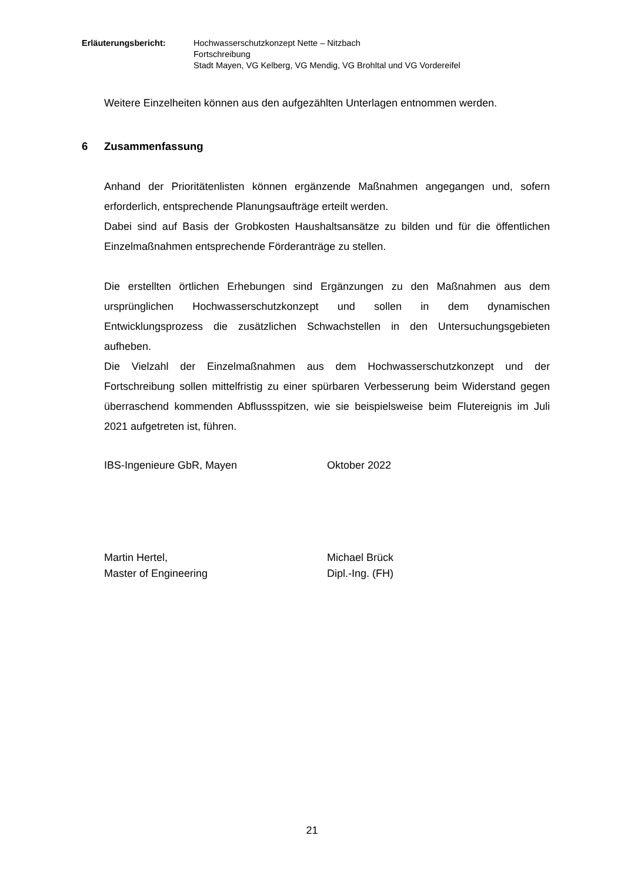Erläuterungsbericht: Hochwasserschutzkonzept Nette – Nitzbach
Fortschreibung
Stadt Mayen, VG Kelberg, VG Mendig, VG Brohltal und VG Vordereifel
Weitere Einzelheiten können aus den aufgezählten Unterlagen entnommen werden.
6 Zusammenfassung
Anhand der Prioritätenlisten können ergänzende Maßnahmen angegangen und, sofern erforderlich, entsprechende Planungsaufträge erteilt werden.
Dabei sind auf Basis der Grobkosten Haushaltsansätze zu bilden und für die öffentlichen Einzelmaßnahmen entsprechende Förderanträge zu stellen.
Die erstellten örtlichen Erhebungen sind Ergänzungen zu den Maßnahmen aus dem ursprünglichen Hochwasserschutzkonzept und sollen in dem dynamischen Entwicklungsprozess die zusätzlichen Schwachstellen in den Untersuchungsgebieten aufheben.
Die Vielzahl der Einzelmaßnahmen aus dem Hochwasserschutzkonzept und der Fortschreibung sollen mittelfristig zu einer spürbaren Verbesserung beim Widerstand gegen überraschend kommenden Abflussspitzen, wie sie beispielsweise beim Flutereignis im Juli 2021 aufgetreten ist, führen.
IBS-Ingenieure GbR, Mayen Oktober 2022
Martin Hertel,
Master of Engineering
Michael Brück
Dipl.-Ing. (FH)
21